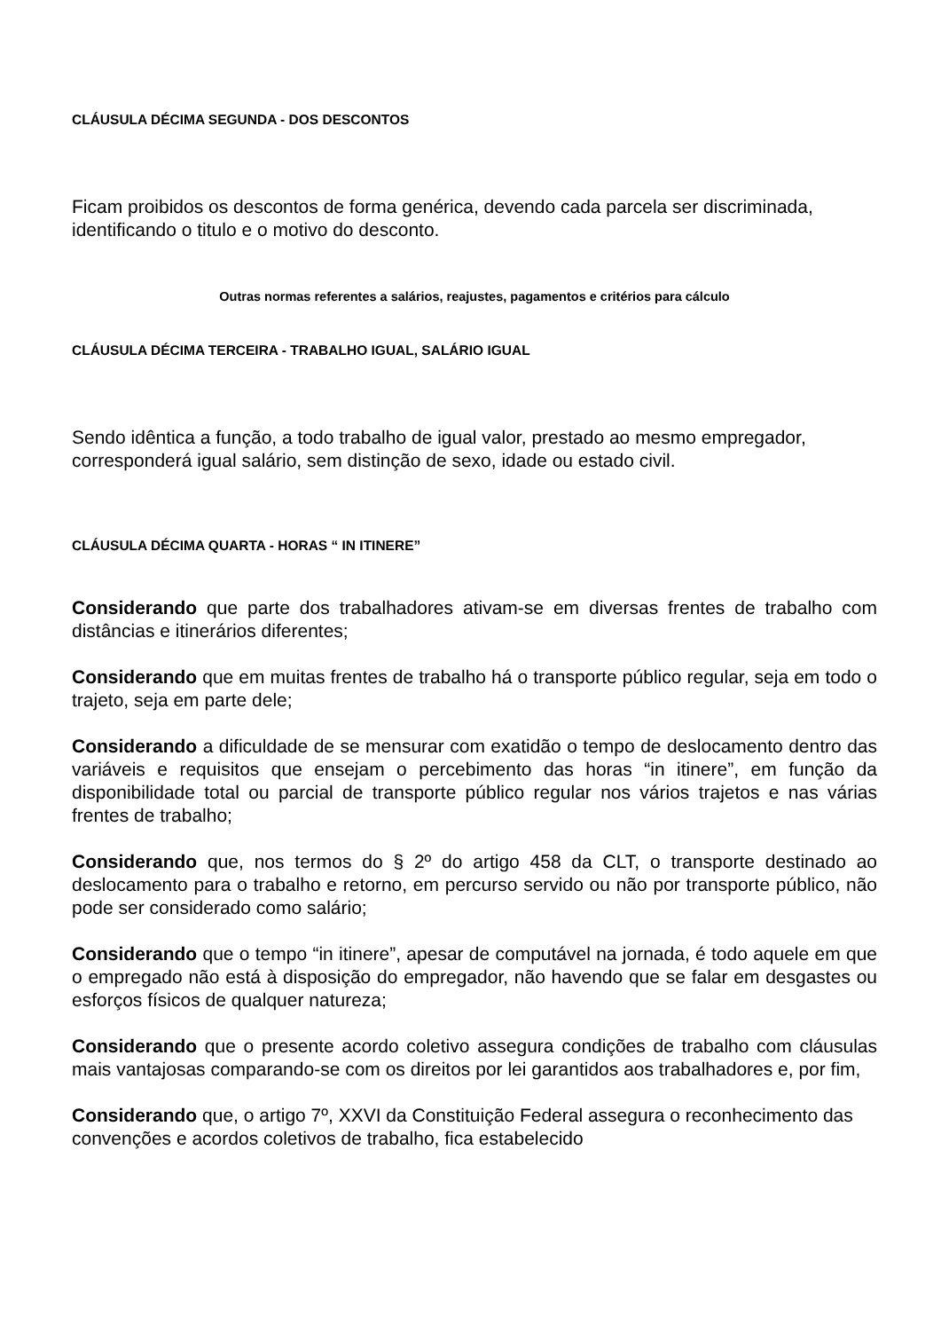CLÁUSULA DÉCIMA SEGUNDA - DOS DESCONTOS
Ficam proibidos os descontos de forma genérica, devendo cada parcela ser discriminada, identificando o titulo e o motivo do desconto.
Outras normas referentes a salários, reajustes, pagamentos e critérios para cálculo
CLÁUSULA DÉCIMA TERCEIRA - TRABALHO IGUAL, SALÁRIO IGUAL
Sendo idêntica a função, a todo trabalho de igual valor, prestado ao mesmo empregador, corresponderá igual salário, sem distinção de sexo, idade ou estado civil.
CLÁUSULA DÉCIMA QUARTA - HORAS “ IN ITINERE”
Considerando que parte dos trabalhadores ativam-se em diversas frentes de trabalho com distâncias e itinerários diferentes;
Considerando que em muitas frentes de trabalho há o transporte público regular, seja em todo o trajeto, seja em parte dele;
Considerando a dificuldade de se mensurar com exatidão o tempo de deslocamento dentro das variáveis e requisitos que ensejam o percebimento das horas “in itinere”, em função da disponibilidade total ou parcial de transporte público regular nos vários trajetos e nas várias frentes de trabalho;
Considerando que, nos termos do § 2º do artigo 458 da CLT, o transporte destinado ao deslocamento para o trabalho e retorno, em percurso servido ou não por transporte público, não pode ser considerado como salário;
Considerando que o tempo “in itinere”, apesar de computável na jornada, é todo aquele em que o empregado não está à disposição do empregador, não havendo que se falar em desgastes ou esforços físicos de qualquer natureza;
Considerando que o presente acordo coletivo assegura condições de trabalho com cláusulas mais vantajosas comparando-se com os direitos por lei garantidos aos trabalhadores e, por fim,
Considerando que, o artigo 7º, XXVI da Constituição Federal assegura o reconhecimento das convenções e acordos coletivos de trabalho, fica estabelecido